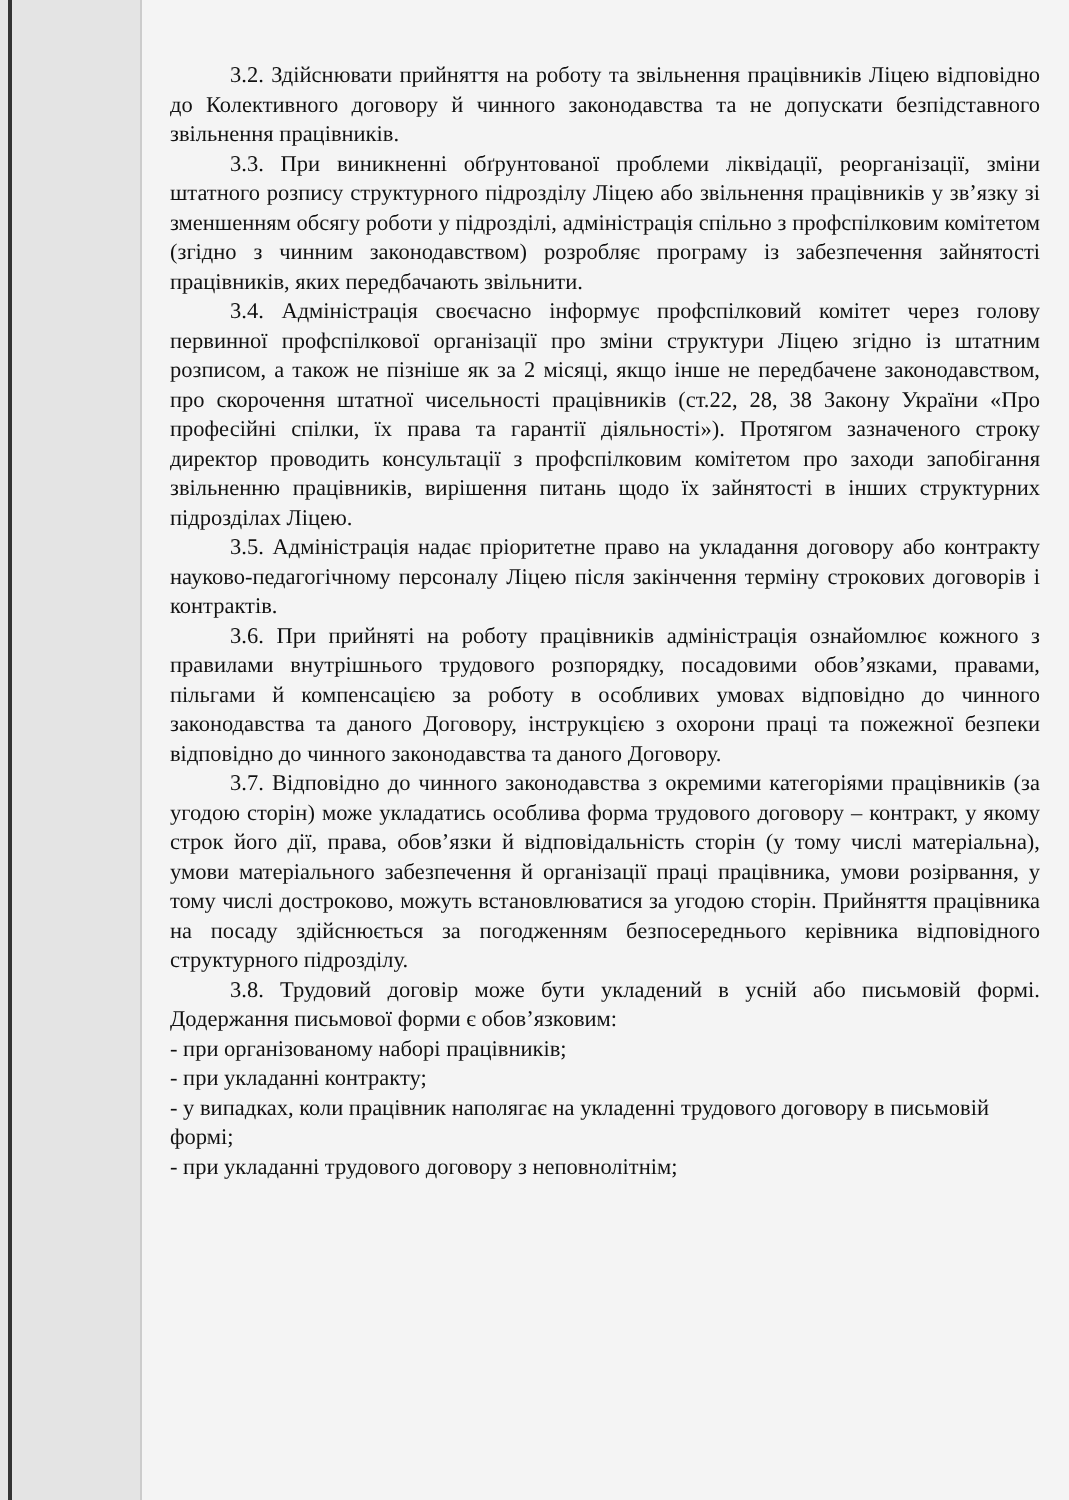3.2. Здійснювати прийняття на роботу та звільнення працівників Ліцею відповідно до Колективного договору й чинного законодавства та не допускати безпідставного звільнення працівників.
3.3. При виникненні обґрунтованої проблеми ліквідації, реорганізації, зміни штатного розпису структурного підрозділу Ліцею або звільнення працівників у зв’язку зі зменшенням обсягу роботи у підрозділі, адміністрація спільно з профспілковим комітетом (згідно з чинним законодавством) розробляє програму із забезпечення зайнятості працівників, яких передбачають звільнити.
3.4. Адміністрація своєчасно інформує профспілковий комітет через голову первинної профспілкової організації про зміни структури Ліцею згідно із штатним розписом, а також не пізніше як за 2 місяці, якщо інше не передбачене законодавством, про скорочення штатної чисельності працівників (ст.22, 28, 38 Закону України «Про професійні спілки, їх права та гарантії діяльності»). Протягом зазначеного строку директор проводить консультації з профспілковим комітетом про заходи запобігання звільненню працівників, вирішення питань щодо їх зайнятості в інших структурних підрозділах Ліцею.
3.5. Адміністрація надає пріоритетне право на укладання договору або контракту науково-педагогічному персоналу Ліцею після закінчення терміну строкових договорів і контрактів.
3.6. При прийняті на роботу працівників адміністрація ознайомлює кожного з правилами внутрішнього трудового розпорядку, посадовими обов’язками, правами, пільгами й компенсацією за роботу в особливих умовах відповідно до чинного законодавства та даного Договору, інструкцією з охорони праці та пожежної безпеки відповідно до чинного законодавства та даного Договору.
3.7. Відповідно до чинного законодавства з окремими категоріями працівників (за угодою сторін) може укладатись особлива форма трудового договору – контракт, у якому строк його дії, права, обов’язки й відповідальність сторін (у тому числі матеріальна), умови матеріального забезпечення й організації праці працівника, умови розірвання, у тому числі достроково, можуть встановлюватися за угодою сторін. Прийняття працівника на посаду здійснюється за погодженням безпосереднього керівника відповідного структурного підрозділу.
3.8. Трудовий договір може бути укладений в усній або письмовій формі. Додержання письмової форми є обов’язковим:
- при організованому наборі працівників;
- при укладанні контракту;
- у випадках, коли працівник наполягає на укладенні трудового договору в письмовій формі;
- при укладанні трудового договору з неповнолітнім;